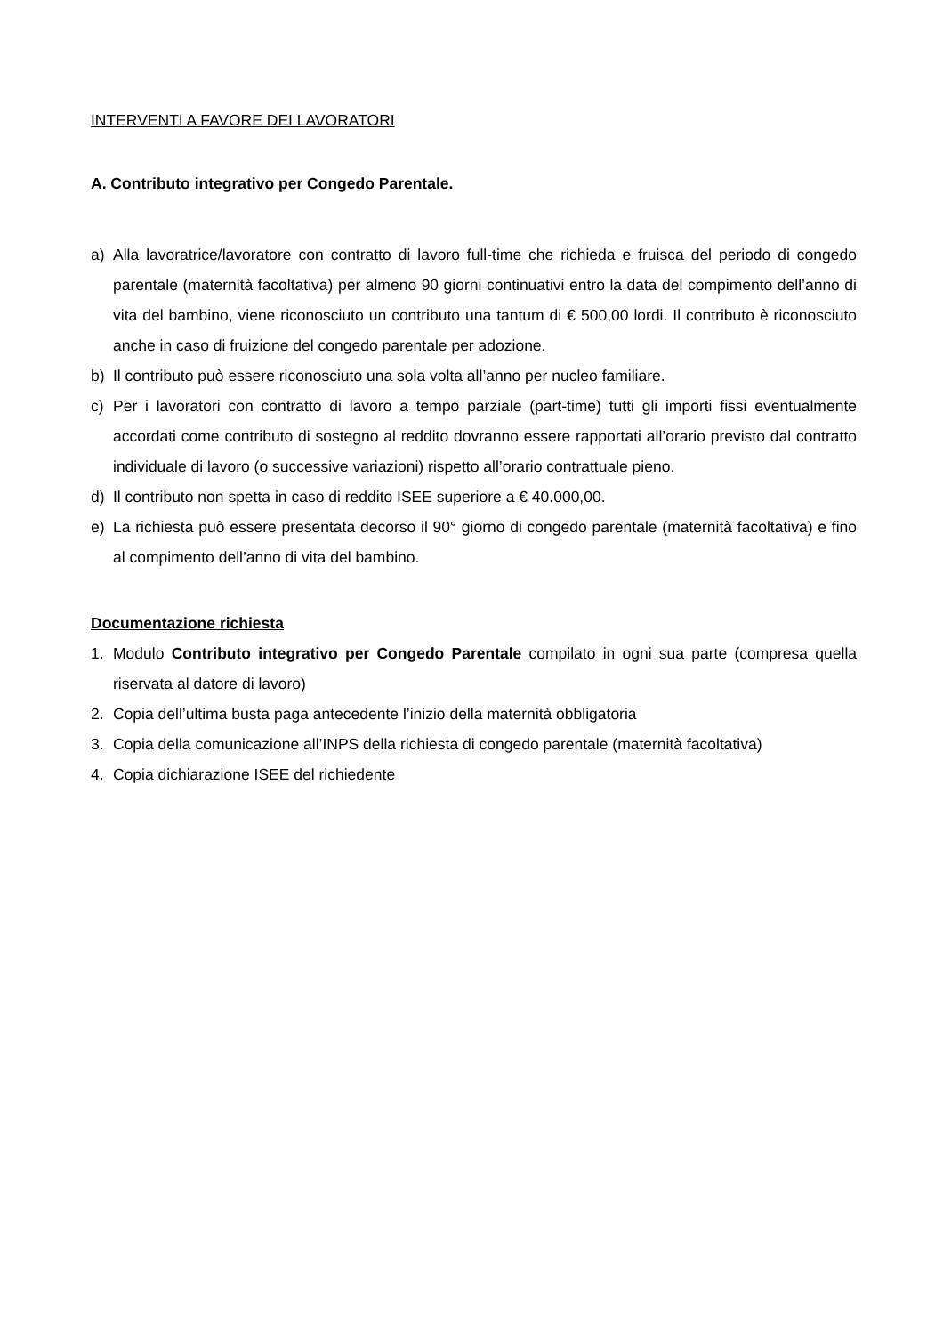INTERVENTI A FAVORE DEI LAVORATORI
A. Contributo integrativo per Congedo Parentale.
a) Alla lavoratrice/lavoratore con contratto di lavoro full-time che richieda e fruisca del periodo di congedo parentale (maternità facoltativa) per almeno 90 giorni continuativi entro la data del compimento dell’anno di vita del bambino, viene riconosciuto un contributo una tantum di € 500,00 lordi. Il contributo è riconosciuto anche in caso di fruizione del congedo parentale per adozione.
b) Il contributo può essere riconosciuto una sola volta all’anno per nucleo familiare.
c) Per i lavoratori con contratto di lavoro a tempo parziale (part-time) tutti gli importi fissi eventualmente accordati come contributo di sostegno al reddito dovranno essere rapportati all’orario previsto dal contratto individuale di lavoro (o successive variazioni) rispetto all’orario contrattuale pieno.
d) Il contributo non spetta in caso di reddito ISEE superiore a € 40.000,00.
e) La richiesta può essere presentata decorso il 90° giorno di congedo parentale (maternità facoltativa) e fino al compimento dell’anno di vita del bambino.
Documentazione richiesta
1. Modulo Contributo integrativo per Congedo Parentale compilato in ogni sua parte (compresa quella riservata al datore di lavoro)
2. Copia dell’ultima busta paga antecedente l’inizio della maternità obbligatoria
3. Copia della comunicazione all’INPS della richiesta di congedo parentale (maternità facoltativa)
4. Copia dichiarazione ISEE del richiedente